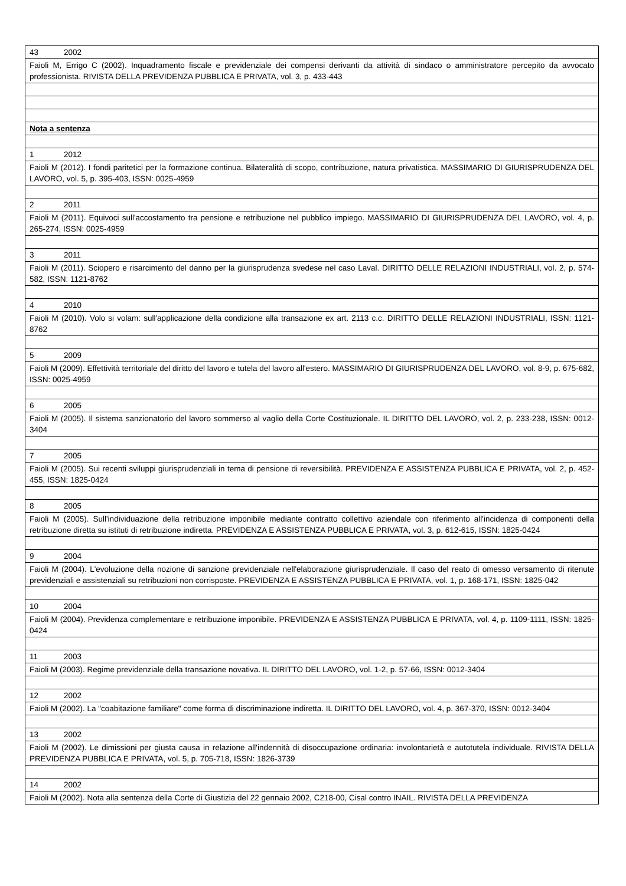| 43 2002 |
| Faioli M, Errigo C (2002). Inquadramento fiscale e previdenziale dei compensi derivanti da attività di sindaco o amministratore percepito da avvocato professionista. RIVISTA DELLA PREVIDENZA PUBBLICA E PRIVATA, vol. 3, p. 433-443 |
| Nota a sentenza |
| 1 2012 |
| Faioli M (2012). I fondi paritetici per la formazione continua. Bilateralità di scopo, contribuzione, natura privatistica. MASSIMARIO DI GIURISPRUDENZA DEL LAVORO, vol. 5, p. 395-403, ISSN: 0025-4959 |
| 2 2011 |
| Faioli M (2011). Equivoci sull'accostamento tra pensione e retribuzione nel pubblico impiego. MASSIMARIO DI GIURISPRUDENZA DEL LAVORO, vol. 4, p. 265-274, ISSN: 0025-4959 |
| 3 2011 |
| Faioli M (2011). Sciopero e risarcimento del danno per la giurisprudenza svedese nel caso Laval. DIRITTO DELLE RELAZIONI INDUSTRIALI, vol. 2, p. 574-582, ISSN: 1121-8762 |
| 4 2010 |
| Faioli M (2010). Volo si volam: sull'applicazione della condizione alla transazione ex art. 2113 c.c. DIRITTO DELLE RELAZIONI INDUSTRIALI, ISSN: 1121-8762 |
| 5 2009 |
| Faioli M (2009). Effettività territoriale del diritto del lavoro e tutela del lavoro all'estero. MASSIMARIO DI GIURISPRUDENZA DEL LAVORO, vol. 8-9, p. 675-682, ISSN: 0025-4959 |
| 6 2005 |
| Faioli M (2005). Il sistema sanzionatorio del lavoro sommerso al vaglio della Corte Costituzionale. IL DIRITTO DEL LAVORO, vol. 2, p. 233-238, ISSN: 0012-3404 |
| 7 2005 |
| Faioli M (2005). Sui recenti sviluppi giurisprudenziali in tema di pensione di reversibilità. PREVIDENZA E ASSISTENZA PUBBLICA E PRIVATA, vol. 2, p. 452-455, ISSN: 1825-0424 |
| 8 2005 |
| Faioli M (2005). Sull'individuazione della retribuzione imponibile mediante contratto collettivo aziendale con riferimento all'incidenza di componenti della retribuzione diretta su istituti di retribuzione indiretta. PREVIDENZA E ASSISTENZA PUBBLICA E PRIVATA, vol. 3, p. 612-615, ISSN: 1825-0424 |
| 9 2004 |
| Faioli M (2004). L'evoluzione della nozione di sanzione previdenziale nell'elaborazione giurisprudenziale. Il caso del reato di omesso versamento di ritenute previdenziali e assistenziali su retribuzioni non corrisposte. PREVIDENZA E ASSISTENZA PUBBLICA E PRIVATA, vol. 1, p. 168-171, ISSN: 1825-042 |
| 10 2004 |
| Faioli M (2004). Previdenza complementare e retribuzione imponibile. PREVIDENZA E ASSISTENZA PUBBLICA E PRIVATA, vol. 4, p. 1109-1111, ISSN: 1825-0424 |
| 11 2003 |
| Faioli M (2003). Regime previdenziale della transazione novativa. IL DIRITTO DEL LAVORO, vol. 1-2, p. 57-66, ISSN: 0012-3404 |
| 12 2002 |
| Faioli M (2002). La "coabitazione familiare" come forma di discriminazione indiretta. IL DIRITTO DEL LAVORO, vol. 4, p. 367-370, ISSN: 0012-3404 |
| 13 2002 |
| Faioli M (2002). Le dimissioni per giusta causa in relazione all'indennità di disoccupazione ordinaria: involontarietà e autotutela individuale. RIVISTA DELLA PREVIDENZA PUBBLICA E PRIVATA, vol. 5, p. 705-718, ISSN: 1826-3739 |
| 14 2002 |
| Faioli M (2002). Nota alla sentenza della Corte di Giustizia del 22 gennaio 2002, C218-00, Cisal contro INAIL. RIVISTA DELLA PREVIDENZA |